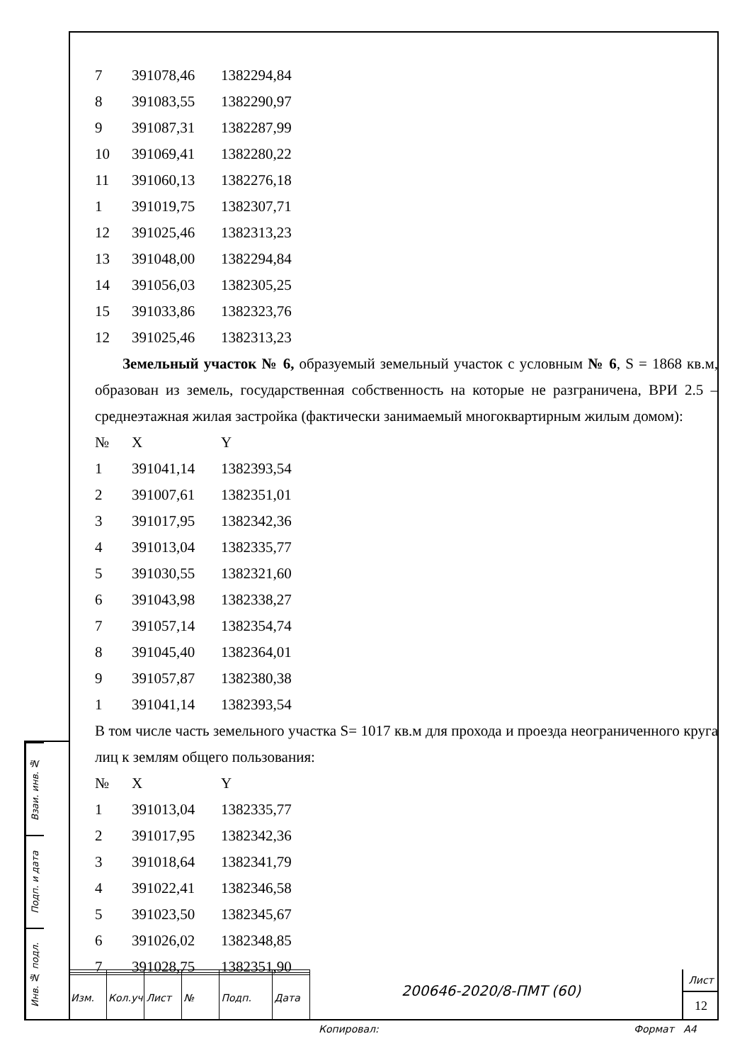| 7 | 391078,46 | 1382294,84 |
| 8 | 391083,55 | 1382290,97 |
| 9 | 391087,31 | 1382287,99 |
| 10 | 391069,41 | 1382280,22 |
| 11 | 391060,13 | 1382276,18 |
| 1 | 391019,75 | 1382307,71 |
| 12 | 391025,46 | 1382313,23 |
| 13 | 391048,00 | 1382294,84 |
| 14 | 391056,03 | 1382305,25 |
| 15 | 391033,86 | 1382323,76 |
| 12 | 391025,46 | 1382313,23 |
Земельный участок № 6, образуемый земельный участок с условным № 6, S = 1868 кв.м, образован из земель, государственная собственность на которые не разграничена, ВРИ 2.5 – среднеэтажная жилая застройка (фактически занимаемый многоквартирным жилым домом):
| № | X | Y |
| 1 | 391041,14 | 1382393,54 |
| 2 | 391007,61 | 1382351,01 |
| 3 | 391017,95 | 1382342,36 |
| 4 | 391013,04 | 1382335,77 |
| 5 | 391030,55 | 1382321,60 |
| 6 | 391043,98 | 1382338,27 |
| 7 | 391057,14 | 1382354,74 |
| 8 | 391045,40 | 1382364,01 |
| 9 | 391057,87 | 1382380,38 |
| 1 | 391041,14 | 1382393,54 |
В том числе часть земельного участка S= 1017 кв.м для прохода и проезда неограниченного круга лиц к землям общего пользования:
| № | X | Y |
| 1 | 391013,04 | 1382335,77 |
| 2 | 391017,95 | 1382342,36 |
| 3 | 391018,64 | 1382341,79 |
| 4 | 391022,41 | 1382346,58 |
| 5 | 391023,50 | 1382345,67 |
| 6 | 391026,02 | 1382348,85 |
| 7 | 391028,75 | 1382351,90 |
Взаи. инв. №
Подп. и дата
Инв. № подл.
| Изм. | Кол.уч | Лист | № | Подп. | Дата |
200646-2020/8-ПМТ (60)
Лист
12
Копировал: Формат А4